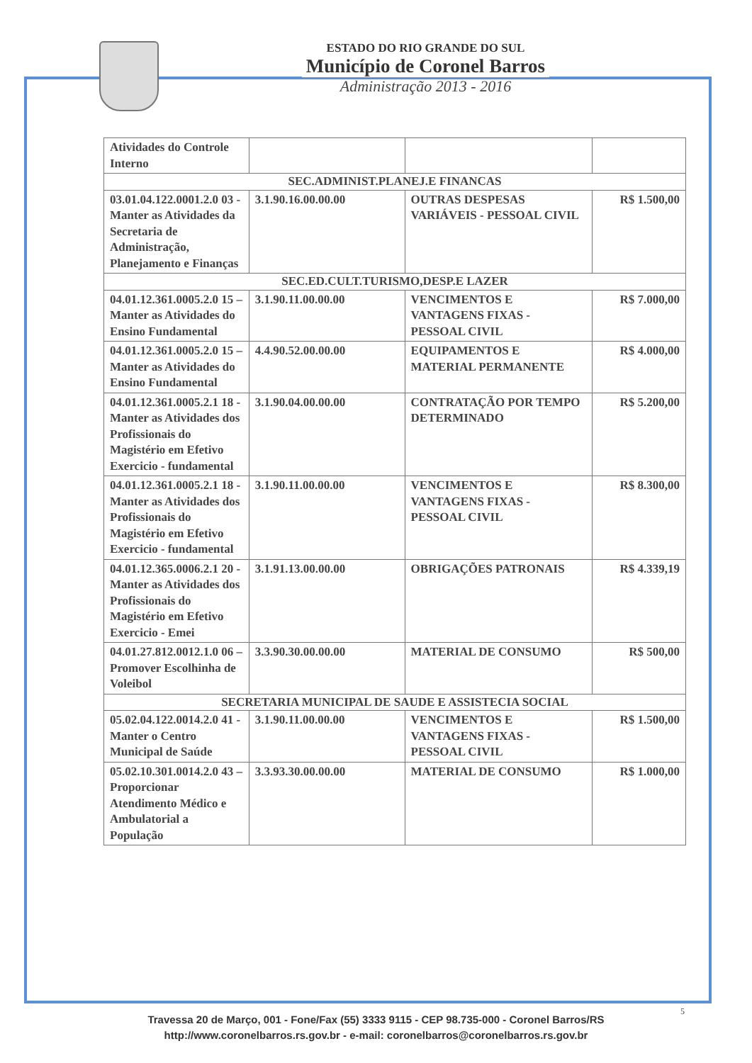ESTADO DO RIO GRANDE DO SUL
Município de Coronel Barros
Administração 2013 - 2016
| Atividades do Controle Interno | | | |
| SEC.ADMINIST.PLANEJ.E FINANCAS | | | |
| 03.01.04.122.0001.2.0 03 - Manter as Atividades da Secretaria de Administração, Planejamento e Finanças | 3.1.90.16.00.00.00 | OUTRAS DESPESAS VARIÁVEIS - PESSOAL CIVIL | R$ 1.500,00 |
| SEC.ED.CULT.TURISMO,DESP.E LAZER | | | |
| 04.01.12.361.0005.2.0 15 – Manter as Atividades do Ensino Fundamental | 3.1.90.11.00.00.00 | VENCIMENTOS E VANTAGENS FIXAS - PESSOAL CIVIL | R$ 7.000,00 |
| 04.01.12.361.0005.2.0 15 – Manter as Atividades do Ensino Fundamental | 4.4.90.52.00.00.00 | EQUIPAMENTOS E MATERIAL PERMANENTE | R$ 4.000,00 |
| 04.01.12.361.0005.2.1 18 - Manter as Atividades dos Profissionais do Magistério em Efetivo Exercicio - fundamental | 3.1.90.04.00.00.00 | CONTRATAÇÃO POR TEMPO DETERMINADO | R$ 5.200,00 |
| 04.01.12.361.0005.2.1 18 - Manter as Atividades dos Profissionais do Magistério em Efetivo Exercicio - fundamental | 3.1.90.11.00.00.00 | VENCIMENTOS E VANTAGENS FIXAS - PESSOAL CIVIL | R$ 8.300,00 |
| 04.01.12.365.0006.2.1 20 - Manter as Atividades dos Profissionais do Magistério em Efetivo Exercicio - Emei | 3.1.91.13.00.00.00 | OBRIGAÇÕES PATRONAIS | R$ 4.339,19 |
| 04.01.27.812.0012.1.0 06 – Promover Escolhinha de Voleibol | 3.3.90.30.00.00.00 | MATERIAL DE CONSUMO | R$ 500,00 |
| SECRETARIA MUNICIPAL DE SAUDE E ASSISTECIA SOCIAL | | | |
| 05.02.04.122.0014.2.0 41 - Manter o Centro Municipal de Saúde | 3.1.90.11.00.00.00 | VENCIMENTOS E VANTAGENS FIXAS - PESSOAL CIVIL | R$ 1.500,00 |
| 05.02.10.301.0014.2.0 43 – Proporcionar Atendimento Médico e Ambulatorial a População | 3.3.93.30.00.00.00 | MATERIAL DE CONSUMO | R$ 1.000,00 |
5
Travessa 20 de Março, 001 - Fone/Fax (55) 3333 9115 - CEP 98.735-000 - Coronel Barros/RS
http://www.coronelbarros.rs.gov.br - e-mail: coronelbarros@coronelbarros.rs.gov.br